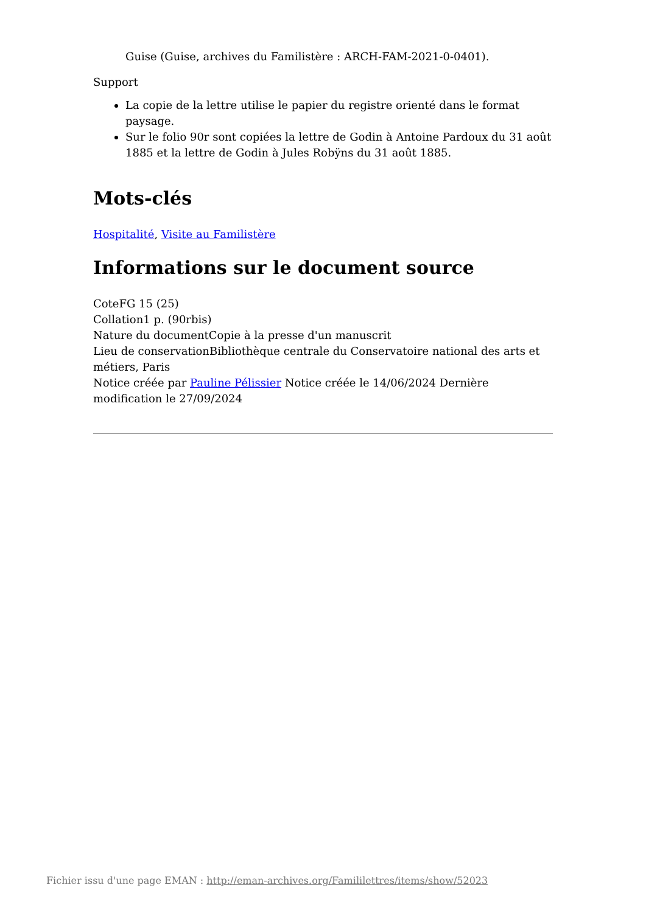Guise (Guise, archives du Familistère : ARCH-FAM-2021-0-0401).
Support
La copie de la lettre utilise le papier du registre orienté dans le format paysage.
Sur le folio 90r sont copiées la lettre de Godin à Antoine Pardoux du 31 août 1885 et la lettre de Godin à Jules Robÿns du 31 août 1885.
Mots-clés
Hospitalité, Visite au Familistère
Informations sur le document source
CoteFG 15 (25)
Collation1 p. (90rbis)
Nature du documentCopie à la presse d'un manuscrit
Lieu de conservationBibliothèque centrale du Conservatoire national des arts et métiers, Paris
Notice créée par Pauline Pélissier Notice créée le 14/06/2024 Dernière modification le 27/09/2024
Fichier issu d'une page EMAN : http://eman-archives.org/Famililettres/items/show/52023